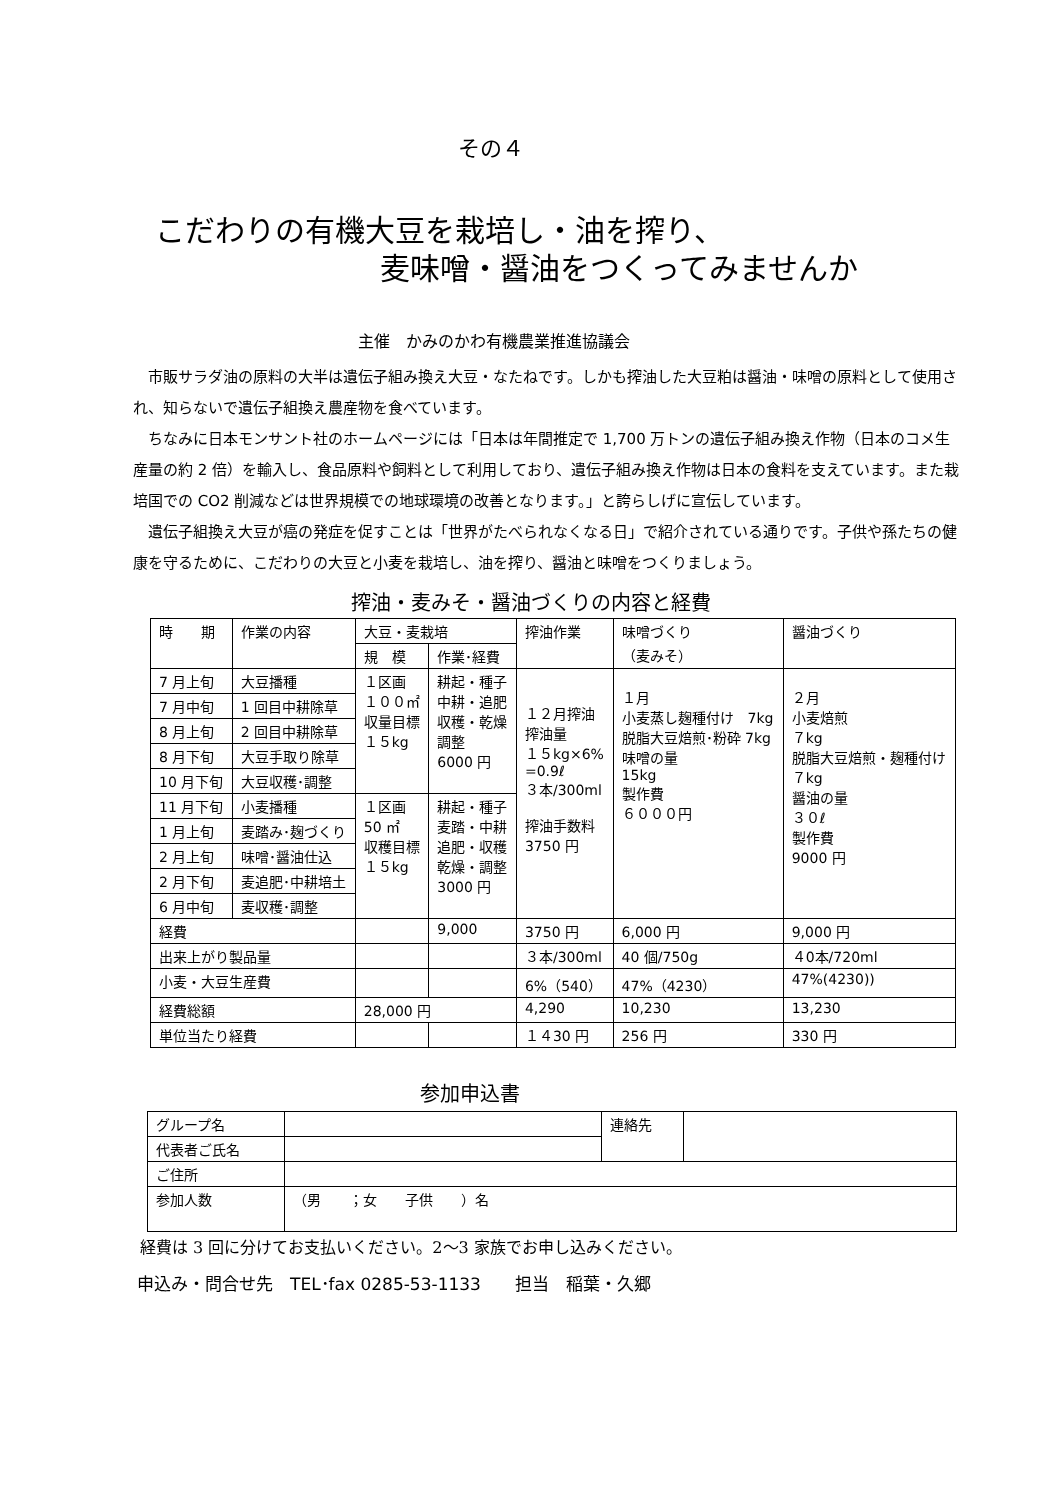その４
こだわりの有機大豆を栽培し・油を搾り、
麦味噌・醤油をつくってみませんか
主催　かみのかわ有機農業推進協議会
　市販サラダ油の原料の大半は遺伝子組み換え大豆・なたねです。しかも搾油した大豆粕は醤油・味噌の原料として使用され、知らないで遺伝子組換え農産物を食べています。
　ちなみに日本モンサント社のホームページには「日本は年間推定で 1,700 万トンの遺伝子組み換え作物（日本のコメ生産量の約 2 倍）を輸入し、食品原料や飼料として利用しており、遺伝子組み換え作物は日本の食料を支えています。また栽培国での CO2 削減などは世界規模での地球環境の改善となります。」と誇らしげに宣伝しています。
　遺伝子組換え大豆が癌の発症を促すことは「世界がたべられなくなる日」で紹介されている通りです。子供や孫たちの健康を守るために、こだわりの大豆と小麦を栽培し、油を搾り、醤油と味噌をつくりましょう。
搾油・麦みそ・醤油づくりの内容と経費
| 時 期 | 作業の内容 | 大豆・麦栽培 | | 搾油作業 | 味噌づくり （麦みそ） | 醤油づくり |
| --- | --- | --- | --- | --- | --- | --- |
| | | 規 模 | 作業･経費 | | | |
| 7 月上旬 | 大豆播種 | １区画 １００㎡ 収量目標 １５kg | 耕起・種子 中耕・追肥 収穫・乾燥 調整 6000 円 | １２月搾油 搾油量 １５kg×6% =0.9ℓ ３本/300ml 搾油手数料 3750 円 | １月 小麦蒸し麹種付け 7kg 脱脂大豆焙煎･粉砕 7kg 味噌の量 15kg 製作費 ６０００円 | ２月 小麦焙煎 ７kg 脱脂大豆焙煎・麹種付け ７kg 醤油の量 ３０ℓ 製作費 9000 円 |
| 7 月中旬 | 1 回目中耕除草 | | | | | |
| 8 月上旬 | 2 回目中耕除草 | | | | | |
| 8 月下旬 | 大豆手取り除草 | | | | | |
| 10 月下旬 | 大豆収穫･調整 | | | | | |
| 11 月下旬 | 小麦播種 | １区画 50 ㎡ 収穫目標 １５kg | 耕起・種子 麦踏・中耕 追肥・収穫 乾燥・調整 3000 円 | | | |
| 1 月上旬 | 麦踏み･麹づくり | | | | | |
| 2 月上旬 | 味噌･醤油仕込 | | | | | |
| 2 月下旬 | 麦追肥･中耕培土 | | | | | |
| 6 月中旬 | 麦収穫･調整 | | | | | |
| 経費 | | | 9,000 | 3750 円 | 6,000 円 | 9,000 円 |
| 出来上がり製品量 | | | | ３本/300ml | 40 個/750g | ４0本/720ml |
| 小麦・大豆生産費 | | | | 6%（540） | 47%（4230） | 47%(4230)) |
| 経費総額 | | 28,000 円 | | 4,290 | 10,230 | 13,230 |
| 単位当たり経費 | | | | １４30 円 | 256 円 | 330 円 |
参加申込書
| グループ名 | | 連絡先 | |
| 代表者ご氏名 | | | |
| ご住所 | | | |
| 参加人数 | （男 ；女 子供 ）名 | | |
経費は 3 回に分けてお支払いください。2〜3 家族でお申し込みください。
申込み・問合せ先　TEL･fax 0285-53-1133　　担当　稲葉・久郷